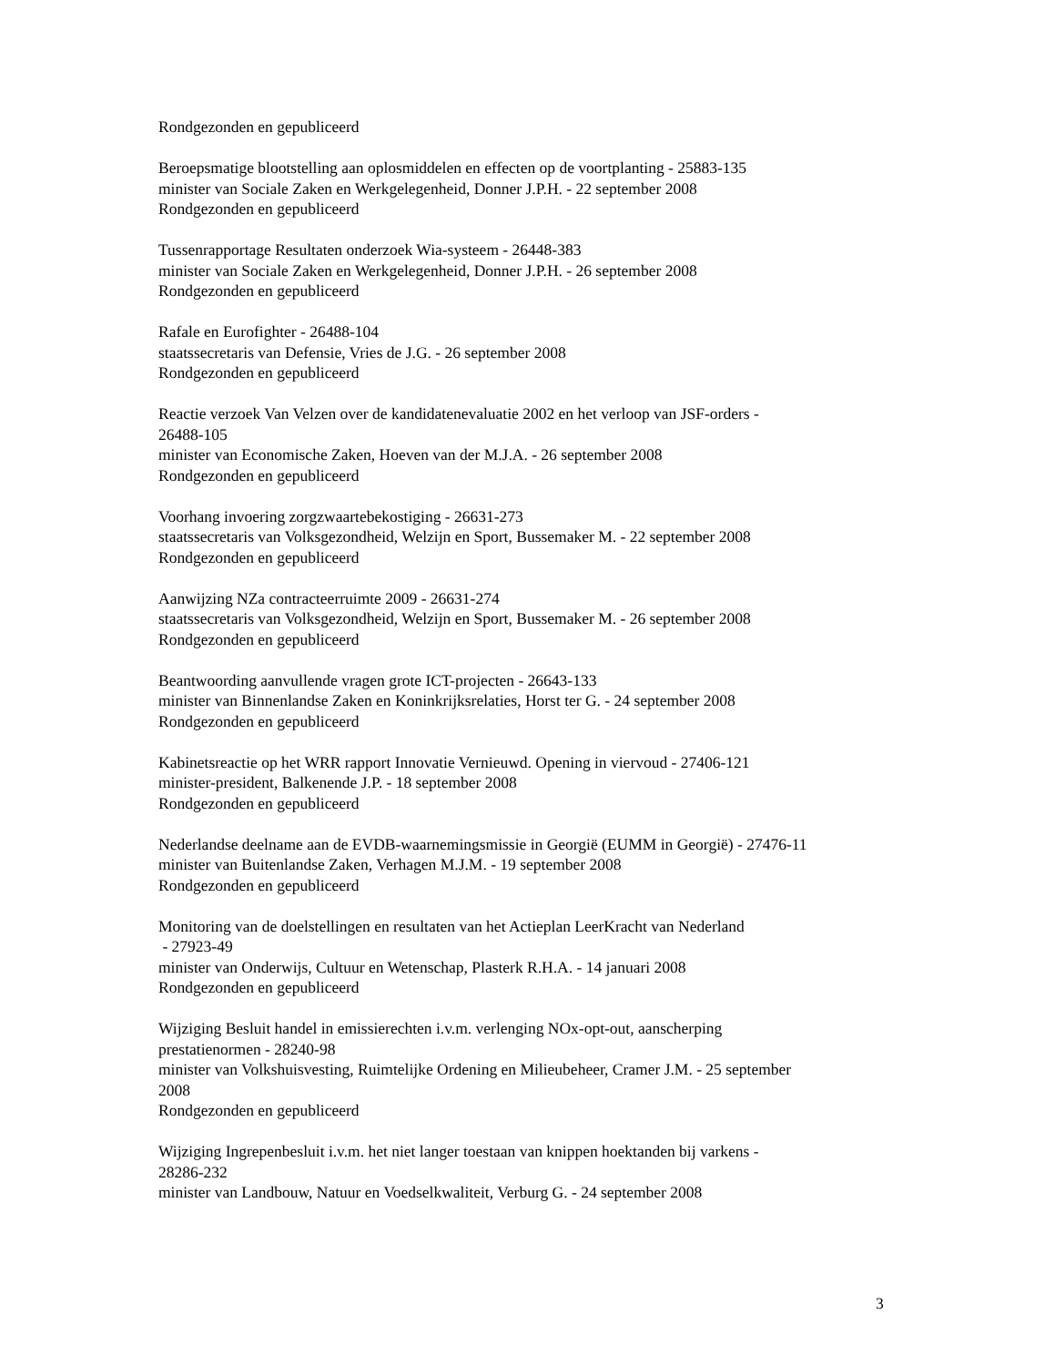Rondgezonden en gepubliceerd
Beroepsmatige blootstelling aan oplosmiddelen en effecten op de voortplanting - 25883-135
minister van Sociale Zaken en Werkgelegenheid, Donner J.P.H. - 22 september 2008
Rondgezonden en gepubliceerd
Tussenrapportage Resultaten onderzoek Wia-systeem - 26448-383
minister van Sociale Zaken en Werkgelegenheid, Donner J.P.H. - 26 september 2008
Rondgezonden en gepubliceerd
Rafale en Eurofighter - 26488-104
staatssecretaris van Defensie, Vries de J.G. - 26 september 2008
Rondgezonden en gepubliceerd
Reactie verzoek Van Velzen over de kandidatenevaluatie 2002 en het verloop van JSF-orders -
26488-105
minister van Economische Zaken, Hoeven van der M.J.A. - 26 september 2008
Rondgezonden en gepubliceerd
Voorhang invoering zorgzwaartebekostiging - 26631-273
staatssecretaris van Volksgezondheid, Welzijn en Sport, Bussemaker M. - 22 september 2008
Rondgezonden en gepubliceerd
Aanwijzing NZa contracteerruimte 2009 - 26631-274
staatssecretaris van Volksgezondheid, Welzijn en Sport, Bussemaker M. - 26 september 2008
Rondgezonden en gepubliceerd
Beantwoording aanvullende vragen grote ICT-projecten - 26643-133
minister van Binnenlandse Zaken en Koninkrijksrelaties, Horst ter G. - 24 september 2008
Rondgezonden en gepubliceerd
Kabinetsreactie op het WRR rapport Innovatie Vernieuwd. Opening in viervoud - 27406-121
minister-president, Balkenende J.P. - 18 september 2008
Rondgezonden en gepubliceerd
Nederlandse deelname aan de EVDB-waarnemingsmissie in Georgië (EUMM in Georgië) - 27476-11
minister van Buitenlandse Zaken, Verhagen M.J.M. - 19 september 2008
Rondgezonden en gepubliceerd
Monitoring van de doelstellingen en resultaten van het Actieplan LeerKracht van Nederland
- 27923-49
minister van Onderwijs, Cultuur en Wetenschap, Plasterk R.H.A. - 14 januari 2008
Rondgezonden en gepubliceerd
Wijziging Besluit handel in emissierechten i.v.m. verlenging NOx-opt-out, aanscherping
prestatienormen - 28240-98
minister van Volkshuisvesting, Ruimtelijke Ordening en Milieubeheer, Cramer J.M. - 25 september
2008
Rondgezonden en gepubliceerd
Wijziging Ingrepenbesluit i.v.m. het niet langer toestaan van knippen hoektanden bij varkens -
28286-232
minister van Landbouw, Natuur en Voedselkwaliteit, Verburg G. - 24 september 2008
3